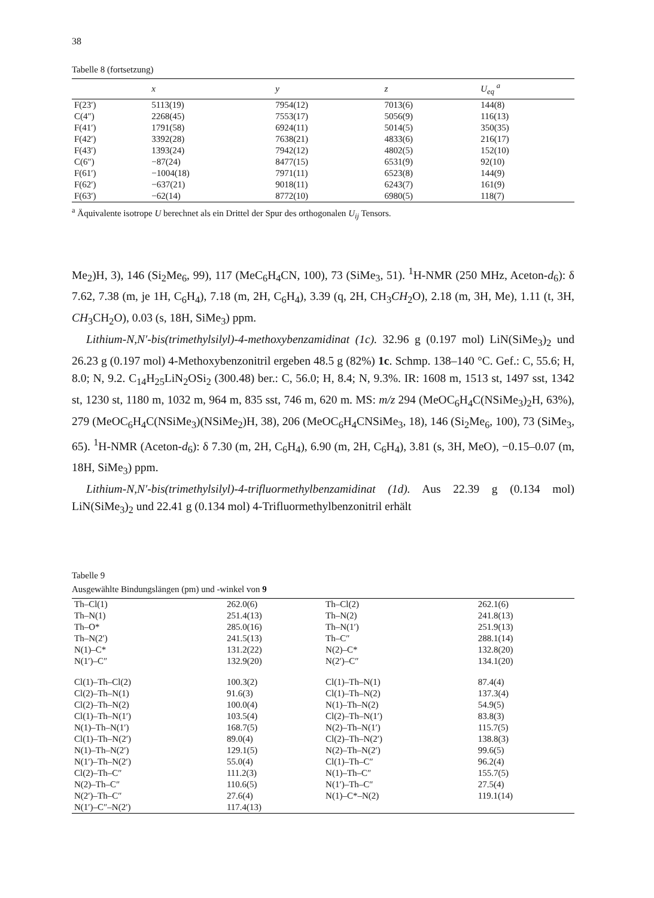38
Tabelle 8 (fortsetzung)
| | x | y | z | U<sub>eq</sub> <sup>a</sup> |
| --- | --- | --- | --- | --- |
| F(23′) | 5113(19) | 7954(12) | 7013(6) | 144(8) |
| C(4″) | 2268(45) | 7553(17) | 5056(9) | 116(13) |
| F(41′) | 1791(58) | 6924(11) | 5014(5) | 350(35) |
| F(42′) | 3392(28) | 7638(21) | 4833(6) | 216(17) |
| F(43′) | 1393(24) | 7942(12) | 4802(5) | 152(10) |
| C(6″) | −87(24) | 8477(15) | 6531(9) | 92(10) |
| F(61′) | −1004(18) | 7971(11) | 6523(8) | 144(9) |
| F(62′) | −637(21) | 9018(11) | 6243(7) | 161(9) |
| F(63′) | −62(14) | 8772(10) | 6980(5) | 118(7) |
<sup>a</sup> Äquivalente isotrope U berechnet als ein Drittel der Spur des orthogonalen U<sub>ij</sub> Tensors.
Me<sub>2</sub>)H, 3), 146 (Si<sub>2</sub>Me<sub>6</sub>, 99), 117 (MeC<sub>6</sub>H<sub>4</sub>CN, 100), 73 (SiMe<sub>3</sub>, 51). <sup>1</sup>H-NMR (250 MHz, Aceton-d<sub>6</sub>): δ 7.62, 7.38 (m, je 1H, C<sub>6</sub>H<sub>4</sub>), 7.18 (m, 2H, C<sub>6</sub>H<sub>4</sub>), 3.39 (q, 2H, CH<sub>3</sub>CH<sub>2</sub>O), 2.18 (m, 3H, Me), 1.11 (t, 3H, CH<sub>3</sub>CH<sub>2</sub>O), 0.03 (s, 18H, SiMe<sub>3</sub>) ppm.
Lithium-N,N′-bis(trimethylsilyl)-4-methoxybenzamidinat (1c). 32.96 g (0.197 mol) LiN(SiMe<sub>3</sub>)<sub>2</sub> und 26.23 g (0.197 mol) 4-Methoxybenzonitril ergeben 48.5 g (82%) 1c. Schmp. 138–140 °C. Gef.: C, 55.6; H, 8.0; N, 9.2. C<sub>14</sub>H<sub>25</sub>LiN<sub>2</sub>OSi<sub>2</sub> (300.48) ber.: C, 56.0; H, 8.4; N, 9.3%. IR: 1608 m, 1513 st, 1497 sst, 1342 st, 1230 st, 1180 m, 1032 m, 964 m, 835 sst, 746 m, 620 m. MS: m/z 294 (MeOC<sub>6</sub>H<sub>4</sub>C(NSiMe<sub>3</sub>)<sub>2</sub>H, 63%), 279 (MeOC<sub>6</sub>H<sub>4</sub>C(NSiMe<sub>3</sub>)(NSiMe<sub>2</sub>)H, 38), 206 (MeOC<sub>6</sub>H<sub>4</sub>CNSiMe<sub>3</sub>, 18), 146 (Si<sub>2</sub>Me<sub>6</sub>, 100), 73 (SiMe<sub>3</sub>, 65). <sup>1</sup>H-NMR (Aceton-d<sub>6</sub>): δ 7.30 (m, 2H, C<sub>6</sub>H<sub>4</sub>), 6.90 (m, 2H, C<sub>6</sub>H<sub>4</sub>), 3.81 (s, 3H, MeO), −0.15–0.07 (m, 18H, SiMe<sub>3</sub>) ppm.
Lithium-N,N′-bis(trimethylsilyl)-4-trifluormethylbenzamidinat (1d). Aus 22.39 g (0.134 mol) LiN(SiMe<sub>3</sub>)<sub>2</sub> und 22.41 g (0.134 mol) 4-Trifluormethylbenzonitril erhält
Tabelle 9
Ausgewählte Bindungslängen (pm) und -winkel von 9
| Th–Cl(1) | 262.0(6) | Th–Cl(2) | 262.1(6) |
| Th–N(1) | 251.4(13) | Th–N(2) | 241.8(13) |
| Th–O* | 285.0(16) | Th–N(1′) | 251.9(13) |
| Th–N(2′) | 241.5(13) | Th–C″ | 288.1(14) |
| N(1)–C* | 131.2(22) | N(2)–C* | 132.8(20) |
| N(1′)–C″ | 132.9(20) | N(2′)–C″ | 134.1(20) |
| Cl(1)–Th–Cl(2) | 100.3(2) | Cl(1)–Th–N(1) | 87.4(4) |
| Cl(2)–Th–N(1) | 91.6(3) | Cl(1)–Th–N(2) | 137.3(4) |
| Cl(2)–Th–N(2) | 100.0(4) | N(1)–Th–N(2) | 54.9(5) |
| Cl(1)–Th–N(1′) | 103.5(4) | Cl(2)–Th–N(1′) | 83.8(3) |
| N(1)–Th–N(1′) | 168.7(5) | N(2)–Th–N(1′) | 115.7(5) |
| Cl(1)–Th–N(2′) | 89.0(4) | Cl(2)–Th–N(2′) | 138.8(3) |
| N(1)–Th–N(2′) | 129.1(5) | N(2)–Th–N(2′) | 99.6(5) |
| N(1′)–Th–N(2′) | 55.0(4) | Cl(1)–Th–C″ | 96.2(4) |
| Cl(2)–Th–C″ | 111.2(3) | N(1)–Th–C″ | 155.7(5) |
| N(2)–Th–C″ | 110.6(5) | N(1′)–Th–C″ | 27.5(4) |
| N(2′)–Th–C″ | 27.6(4) | N(1)–C*–N(2) | 119.1(14) |
| N(1′)–C″–N(2′) | 117.4(13) | | |